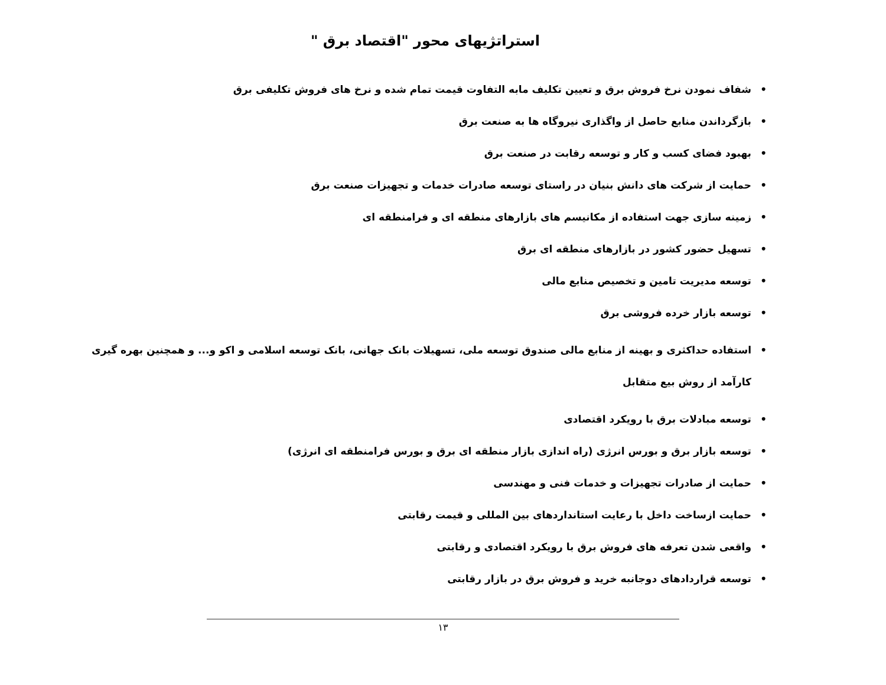استراتژیهای محور "اقتصاد برق "
• شفاف نمودن نرخ فروش برق و تعیین تکلیف مابه التفاوت قیمت تمام شده و نرخ های فروش تکلیفی برق
• بازگرداندن منابع حاصل از واگذاری نیروگاه ها به صنعت برق
• بهبود فضای کسب و کار و توسعه رقابت در صنعت برق
• حمایت از شرکت های دانش بنیان در راستای توسعه صادرات خدمات و تجهیزات صنعت برق
• زمینه سازی جهت استفاده از مکانیسم های بازارهای منطقه ای و فرامنطقه ای
• تسهیل حضور کشور در بازارهای منطقه ای برق
• توسعه مدیریت تامین و تخصیص منابع مالی
• توسعه بازار خرده فروشی برق
• استفاده حداکثری و بهینه از منابع مالی صندوق توسعه ملی، تسهیلات بانک جهانی، بانک توسعه اسلامی و اکو و... و همچنین بهره گیری کارآمد از روش بیع متقابل
• توسعه مبادلات برق با رویکرد اقتصادی
• توسعه بازار برق و بورس انرژی (راه اندازی بازار منطقه ای برق و بورس فرامنطقه ای انرژی)
• حمایت از صادرات تجهیزات و خدمات فنی و مهندسی
• حمایت ازساخت داخل با رعایت استانداردهای بین المللی و قیمت رقابتی
• واقعی شدن تعرفه های فروش برق با رویکرد اقتصادی و رقابتی
• توسعه قراردادهای دوجانبه خرید و فروش برق در بازار رقابتی
۱۳